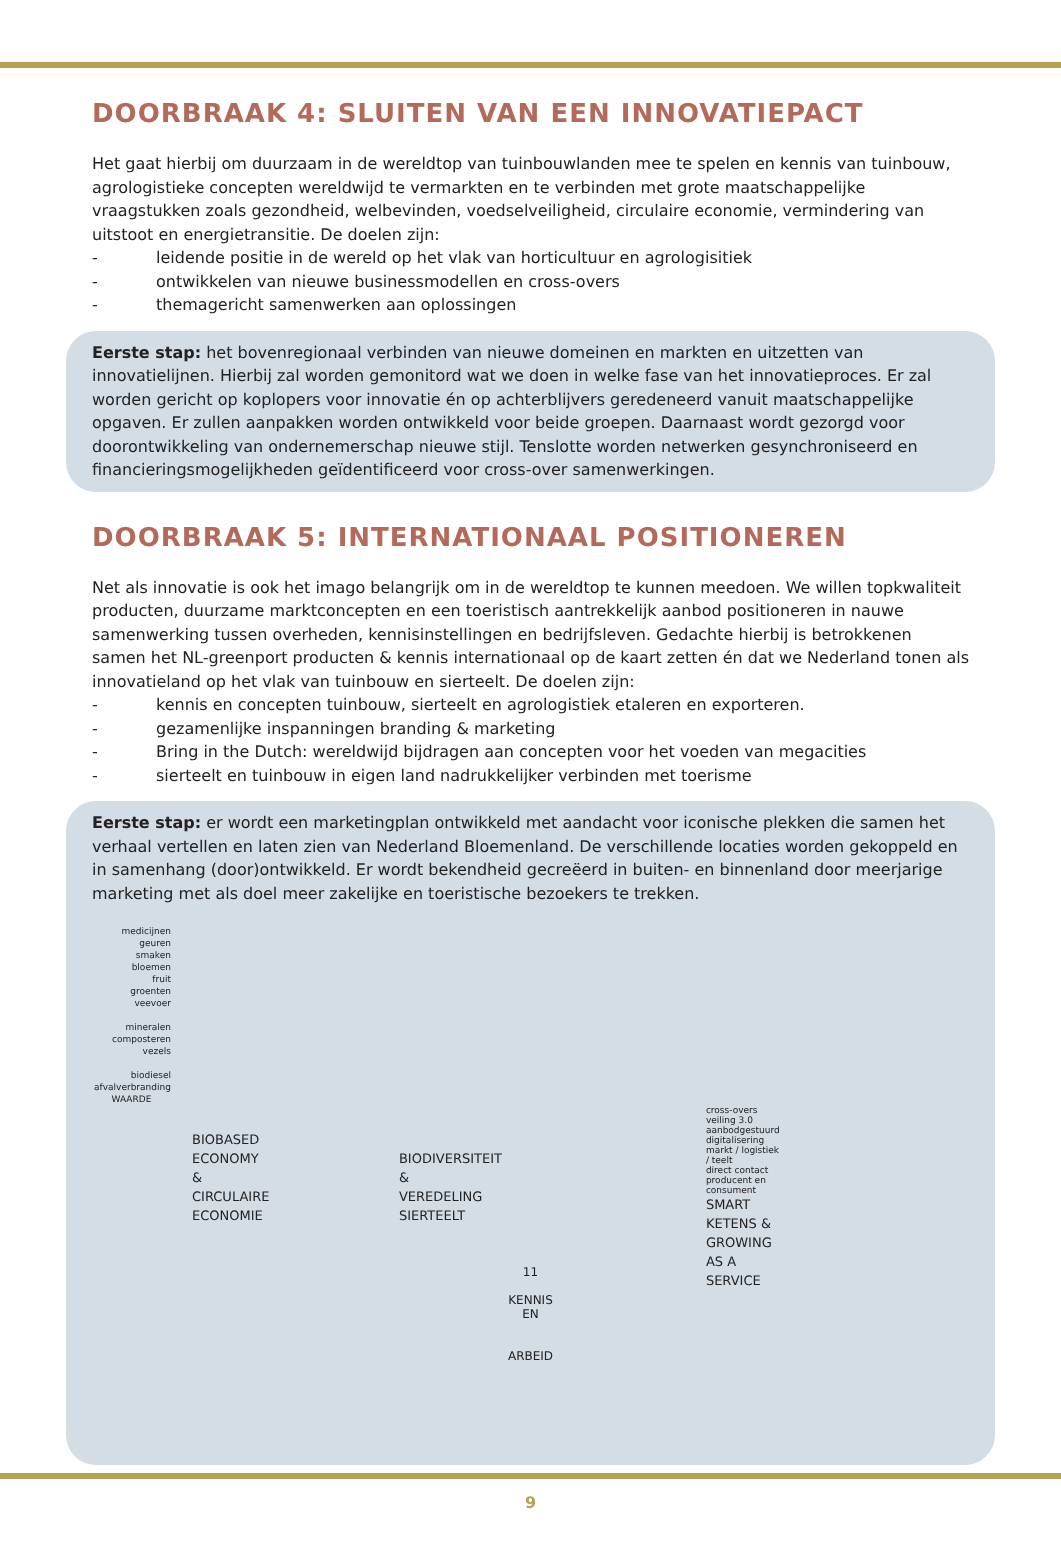DOORBRAAK 4: SLUITEN VAN EEN INNOVATIEPACT
Het gaat hierbij om duurzaam in de wereldtop van tuinbouwlanden mee te spelen en kennis van tuinbouw, agrologistieke concepten wereldwijd te vermarkten en te verbinden met grote maatschappelijke vraagstukken zoals gezondheid, welbevinden, voedselveiligheid, circulaire economie, vermindering van uitstoot en energietransitie. De doelen zijn:
- leidende positie in de wereld op het vlak van horticultuur en agrologisitiek
- ontwikkelen van nieuwe businessmodellen en cross-overs
- themagericht samenwerken aan oplossingen
Eerste stap: het bovenregionaal verbinden van nieuwe domeinen en markten en uitzetten van innovatielijnen. Hierbij zal worden gemonitord wat we doen in welke fase van het innovatieproces. Er zal worden gericht op koplopers voor innovatie én op achterblijvers geredeneerd vanuit maatschappelijke opgaven. Er zullen aanpakken worden ontwikkeld voor beide groepen. Daarnaast wordt gezorgd voor doorontwikkeling van ondernemerschap nieuwe stijl. Tenslotte worden netwerken gesynchroniseerd en financieringsmogelijkheden geïdentificeerd voor cross-over samenwerkingen.
DOORBRAAK 5: INTERNATIONAAL POSITIONEREN
Net als innovatie is ook het imago belangrijk om in de wereldtop te kunnen meedoen. We willen topkwaliteit producten, duurzame marktconcepten en een toeristisch aantrekkelijk aanbod positioneren in nauwe samenwerking tussen overheden, kennisinstellingen en bedrijfsleven. Gedachte hierbij is betrokkenen samen het NL-greenport producten & kennis internationaal op de kaart zetten én dat we Nederland tonen als innovatieland op het vlak van tuinbouw en sierteelt. De doelen zijn:
- kennis en concepten tuinbouw, sierteelt en agrologistiek etaleren en exporteren.
- gezamenlijke inspanningen branding & marketing
- Bring in the Dutch: wereldwijd bijdragen aan concepten voor het voeden van megacities
- sierteelt en tuinbouw in eigen land nadrukkelijker verbinden met toerisme
Eerste stap: er wordt een marketingplan ontwikkeld met aandacht voor iconische plekken die samen het verhaal vertellen en laten zien van Nederland Bloemenland. De verschillende locaties worden gekoppeld en in samenhang (door)ontwikkeld. Er wordt bekendheid gecreëerd in buiten- en binnenland door meerjarige marketing met als doel meer zakelijke en toeristische bezoekers te trekken.
medicijnen
geuren
smaken
bloemen
fruit
groenten
veevoer
mineralen
composteren
vezels
biodiesel
afvalverbranding
WAARDE
BIOBASED ECONOMY &
CIRCULAIRE ECONOMIE
BIODIVERSITEIT &
VEREDELING SIERTEELT
cross-overs
veiling 3.0 aanbodgestuurd
digitalisering markt / logistiek / teelt
direct contact producent en consument
SMART KETENS &
GROWING AS A SERVICE
11
KENNIS
EN
ARBEID
9